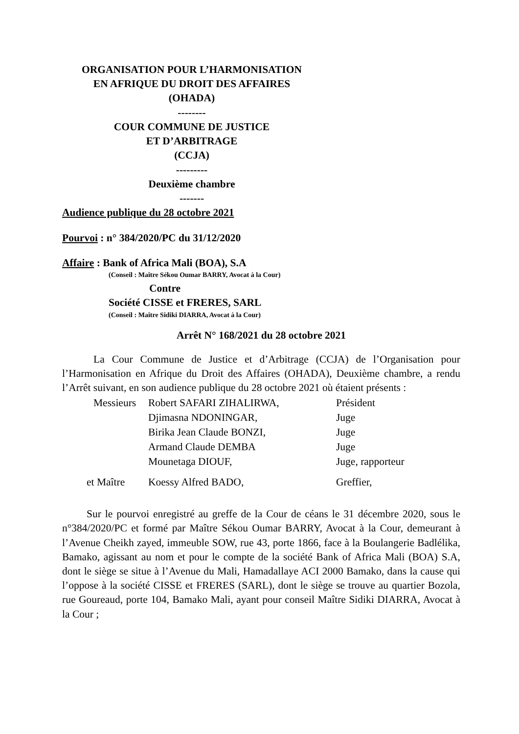ORGANISATION POUR L’HARMONISATION
EN AFRIQUE DU DROIT DES AFFAIRES
(OHADA)
--------
COUR COMMUNE DE JUSTICE
ET D’ARBITRAGE
(CCJA)
---------
Deuxième chambre
-------
Audience publique du 28 octobre 2021
Pourvoi : n° 384/2020/PC du 31/12/2020
Affaire : Bank of Africa Mali (BOA), S.A
(Conseil : Maître Sékou Oumar BARRY, Avocat à la Cour)
Contre
Société CISSE et FRERES, SARL
(Conseil : Maître Sidiki DIARRA, Avocat à la Cour)
Arrêt N° 168/2021 du 28 octobre 2021
La Cour Commune de Justice et d’Arbitrage (CCJA) de l’Organisation pour l’Harmonisation en Afrique du Droit des Affaires (OHADA), Deuxième chambre, a rendu l’Arrêt suivant, en son audience publique du 28 octobre 2021 où étaient présents :
| Messieurs | Robert SAFARI ZIHALIRWA, | Président |
| | Djimasna NDONINGAR, | Juge |
| | Birika Jean Claude BONZI, | Juge |
| | Armand Claude DEMBA | Juge |
| | Mounetaga DIOUF, | Juge, rapporteur |
| et Maître | Koessy Alfred BADO, | Greffier, |
Sur le pourvoi enregistré au greffe de la Cour de céans le 31 décembre 2020, sous le n°384/2020/PC et formé par Maître Sékou Oumar BARRY, Avocat à la Cour, demeurant à l’Avenue Cheikh zayed, immeuble SOW, rue 43, porte 1866, face à la Boulangerie Badlélika, Bamako, agissant au nom et pour le compte de la société Bank of Africa Mali (BOA) S.A, dont le siège se situe à l’Avenue du Mali, Hamadallaye ACI 2000 Bamako, dans la cause qui l’oppose à la société CISSE et FRERES (SARL), dont le siège se trouve au quartier Bozola, rue Goureaud, porte 104, Bamako Mali, ayant pour conseil Maître Sidiki DIARRA, Avocat à la Cour ;